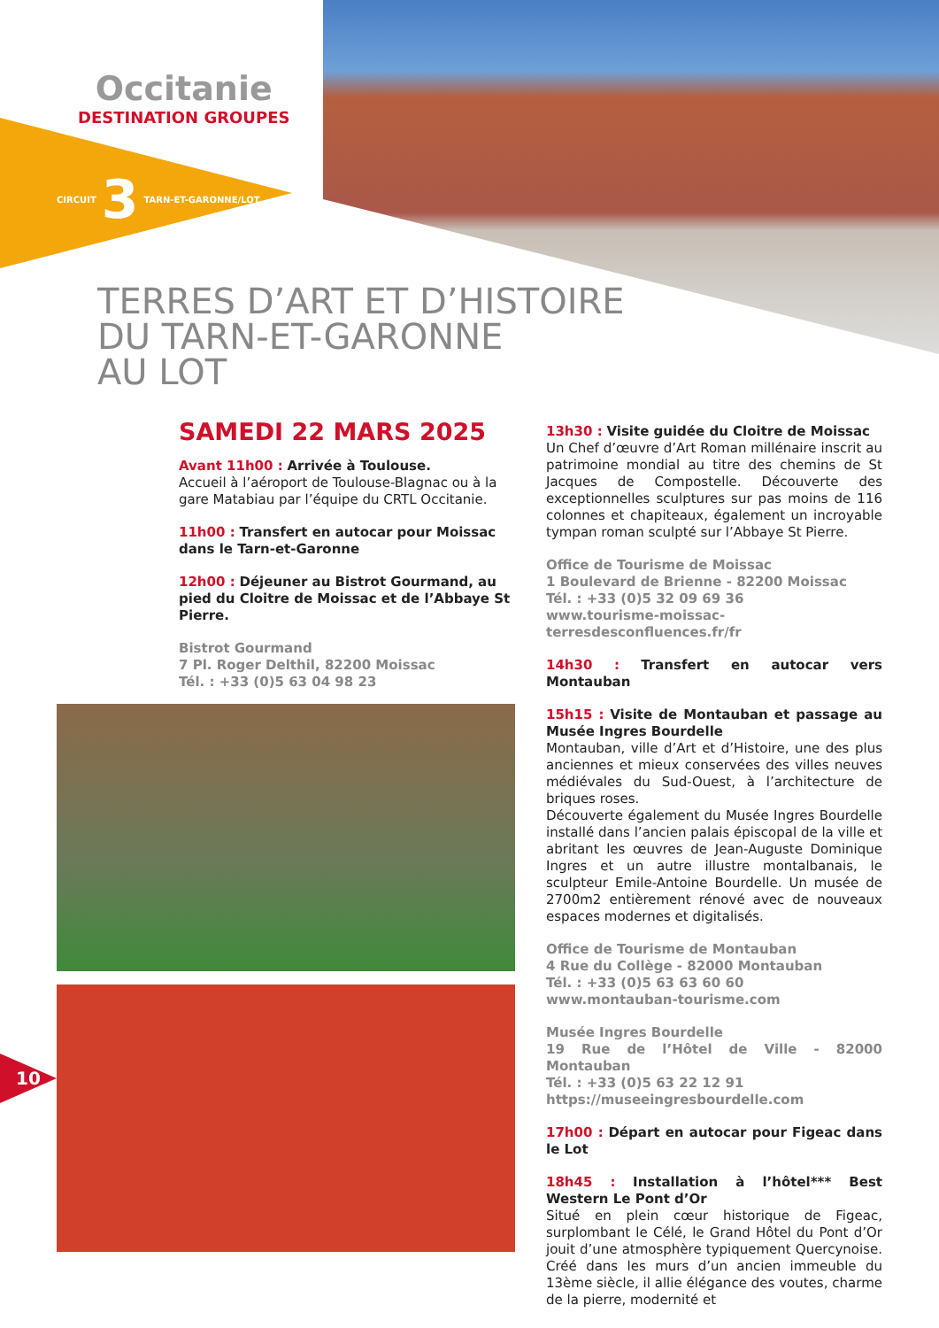Occitanie
DESTINATION GROUPES
CIRCUIT 3 TARN-ET-GARONNE/LOT
TERRES D’ART ET D’HISTOIRE
DU TARN-ET-GARONNE
AU LOT
SAMEDI 22 MARS 2025
Avant 11h00 : Arrivée à Toulouse.
Accueil à l’aéroport de Toulouse-Blagnac ou à la gare Matabiau par l’équipe du CRTL Occitanie.
11h00 : Transfert en autocar pour Moissac dans le Tarn-et-Garonne
12h00 : Déjeuner au Bistrot Gourmand, au pied du Cloitre de Moissac et de l’Abbaye St Pierre.
Bistrot Gourmand
7 Pl. Roger Delthil, 82200 Moissac
Tél. : +33 (0)5 63 04 98 23
10
13h30 : Visite guidée du Cloitre de Moissac
Un Chef d’œuvre d’Art Roman millénaire inscrit au patrimoine mondial au titre des chemins de St Jacques de Compostelle. Découverte des exceptionnelles sculptures sur pas moins de 116 colonnes et chapiteaux, également un incroyable tympan roman sculpté sur l’Abbaye St Pierre.
Office de Tourisme de Moissac
1 Boulevard de Brienne - 82200 Moissac
Tél. : +33 (0)5 32 09 69 36
www.tourisme-moissac-terresdesconfluences.fr/fr
14h30 : Transfert en autocar vers Montauban
15h15 : Visite de Montauban et passage au Musée Ingres Bourdelle
Montauban, ville d’Art et d’Histoire, une des plus anciennes et mieux conservées des villes neuves médiévales du Sud-Ouest, à l’architecture de briques roses.
Découverte également du Musée Ingres Bourdelle installé dans l’ancien palais épiscopal de la ville et abritant les œuvres de Jean-Auguste Dominique Ingres et un autre illustre montalbanais, le sculpteur Emile-Antoine Bourdelle. Un musée de 2700m2 entièrement rénové avec de nouveaux espaces modernes et digitalisés.
Office de Tourisme de Montauban
4 Rue du Collège - 82000 Montauban
Tél. : +33 (0)5 63 63 60 60
www.montauban-tourisme.com
Musée Ingres Bourdelle
19 Rue de l’Hôtel de Ville - 82000 Montauban
Tél. : +33 (0)5 63 22 12 91
https://museeingresbourdelle.com
17h00 : Départ en autocar pour Figeac dans le Lot
18h45 : Installation à l’hôtel*** Best Western Le Pont d’Or
Situé en plein cœur historique de Figeac, surplombant le Célé, le Grand Hôtel du Pont d’Or jouit d’une atmosphère typiquement Quercynoise. Créé dans les murs d’un ancien immeuble du 13ème siècle, il allie élégance des voutes, charme de la pierre, modernité et